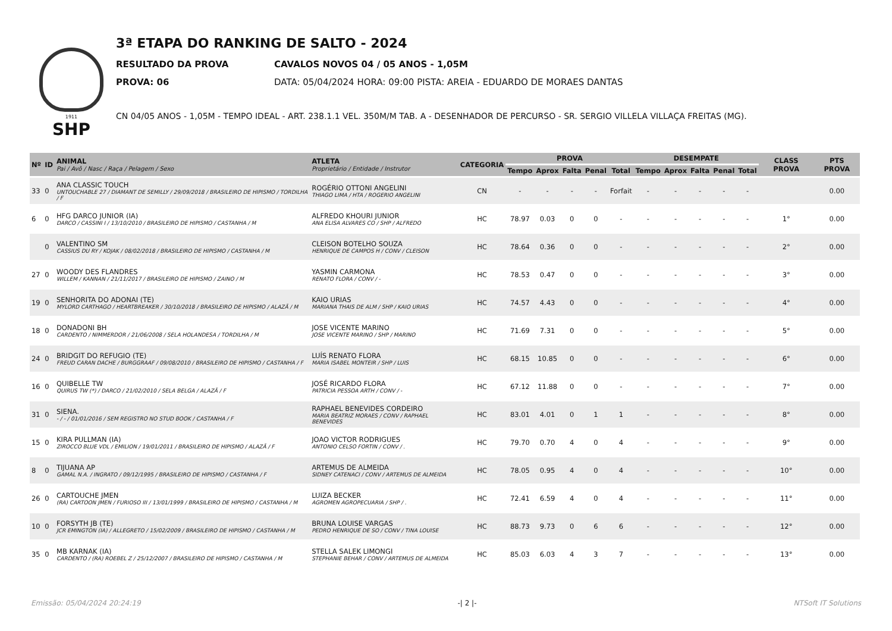1911
SHP
3ª ETAPA DO RANKING DE SALTO - 2024
RESULTADO DA PROVA CAVALOS NOVOS 04 / 05 ANOS - 1,05M
PROVA: 06 DATA: 05/04/2024 HORA: 09:00 PISTA: AREIA - EDUARDO DE MORAES DANTAS
CN 04/05 ANOS - 1,05M - TEMPO IDEAL - ART. 238.1.1 VEL. 350M/M TAB. A - DESENHADOR DE PERCURSO - SR. SERGIO VILLELA VILLAÇA FREITAS (MG).
| Nº | ID | ANIMAL Pai / Avô / Nasc / Raça / Pelagem / Sexo | ATLETA Proprietário / Entidade / Instrutor | CATEGORIA | PROVA | | | | | DESEMPATE | | | | | CLASS PROVA | PTS PROVA |
| --- | --- | --- | --- | --- | --- | --- | --- | --- | --- | --- | --- | --- | --- | --- | --- | --- |
| | | | | | Tempo | Aprox | Falta | Penal | Total | Tempo | Aprox | Falta | Penal | Total | | |
| 33 | 0 | ANA CLASSIC TOUCH UNTOUCHABLE 27 / DIAMANT DE SEMILLY / 29/09/2018 / BRASILEIRO DE HIPISMO / TORDILHA / F | ROGÉRIO OTTONI ANGELINI THIAGO LIMA / HTA / ROGERIO ANGELINI | CN | - | - | - | - | Forfait | - | - | - | - | - | | 0.00 |
| 6 | 0 | HFG DARCO JUNIOR (IA) DARCO / CASSINI I / 13/10/2010 / BRASILEIRO DE HIPISMO / CASTANHA / M | ALFREDO KHOURI JUNIOR ANA ELISA ALVARES CO / SHP / ALFREDO | HC | 78.97 | 0.03 | 0 | 0 | - | - | - | - | - | - | 1° | 0.00 |
| | 0 | VALENTINO SM CASSIUS DU RY / KOJAK / 08/02/2018 / BRASILEIRO DE HIPISMO / CASTANHA / M | CLEISON BOTELHO SOUZA HENRIQUE DE CAMPOS H / CONV / CLEISON | HC | 78.64 | 0.36 | 0 | 0 | - | - | - | - | - | - | 2° | 0.00 |
| 27 | 0 | WOODY DES FLANDRES WILLEM / KANNAN / 21/11/2017 / BRASILEIRO DE HIPISMO / ZAINO / M | YASMIN CARMONA RENATO FLORA / CONV / - | HC | 78.53 | 0.47 | 0 | 0 | - | - | - | - | - | - | 3° | 0.00 |
| 19 | 0 | SENHORITA DO ADONAI (TE) MYLORD CARTHAGO / HEARTBREAKER / 30/10/2018 / BRASILEIRO DE HIPISMO / ALAZÃ / M | KAIO URIAS MARIANA THAIS DE ALM / SHP / KAIO URIAS | HC | 74.57 | 4.43 | 0 | 0 | - | - | - | - | - | - | 4° | 0.00 |
| 18 | 0 | DONADONI BH CARDENTO / NIMMERDOR / 21/06/2008 / SELA HOLANDESA / TORDILHA / M | JOSE VICENTE MARINO JOSE VICENTE MARINO / SHP / MARINO | HC | 71.69 | 7.31 | 0 | 0 | - | - | - | - | - | - | 5° | 0.00 |
| 24 | 0 | BRIDGIT DO REFUGIO (TE) FREUD CARAN DACHE / BURGGRAAF / 09/08/2010 / BRASILEIRO DE HIPISMO / CASTANHA / F | LUÍS RENATO FLORA MARIA ISABEL MONTEIR / SHP / LUIS | HC | 68.15 | 10.85 | 0 | 0 | - | - | - | - | - | - | 6° | 0.00 |
| 16 | 0 | QUIBELLE TW QUIRUS TW (*) / DARCO / 21/02/2010 / SELA BELGA / ALAZÃ / F | JOSÉ RICARDO FLORA PATRICIA PESSOA ARTH / CONV / - | HC | 67.12 | 11.88 | 0 | 0 | - | - | - | - | - | - | 7° | 0.00 |
| 31 | 0 | SIENA. - / - / 01/01/2016 / SEM REGISTRO NO STUD BOOK / CASTANHA / F | RAPHAEL BENEVIDES CORDEIRO MARIA BEATRIZ MORAES / CONV / RAPHAEL BENEVIDES | HC | 83.01 | 4.01 | 0 | 1 | 1 | - | - | - | - | - | 8° | 0.00 |
| 15 | 0 | KIRA PULLMAN (IA) ZIROCCO BLUE VDL / EMILION / 19/01/2011 / BRASILEIRO DE HIPISMO / ALAZÃ / F | JOAO VICTOR RODRIGUES ANTONIO CELSO FORTIN / CONV / . | HC | 79.70 | 0.70 | 4 | 0 | 4 | - | - | - | - | - | 9° | 0.00 |
| 8 | 0 | TIJUANA AP GAMAL N.A. / INGRATO / 09/12/1995 / BRASILEIRO DE HIPISMO / CASTANHA / F | ARTEMUS DE ALMEIDA SIDNEY CATENACI / CONV / ARTEMUS DE ALMEIDA | HC | 78.05 | 0.95 | 4 | 0 | 4 | - | - | - | - | - | 10° | 0.00 |
| 26 | 0 | CARTOUCHE JMEN (RA) CARTOON JMEN / FURIOSO III / 13/01/1999 / BRASILEIRO DE HIPISMO / CASTANHA / M | LUIZA BECKER AGROMEN AGROPECUARIA / SHP / . | HC | 72.41 | 6.59 | 4 | 0 | 4 | - | - | - | - | - | 11° | 0.00 |
| 10 | 0 | FORSYTH JB (TE) JCR EMINGTON (IA) / ALLEGRETO / 15/02/2009 / BRASILEIRO DE HIPISMO / CASTANHA / M | BRUNA LOUISE VARGAS PEDRO HENRIQUE DE SO / CONV / TINA LOUISE | HC | 88.73 | 9.73 | 0 | 6 | 6 | - | - | - | - | - | 12° | 0.00 |
| 35 | 0 | MB KARNAK (IA) CARDENTO / (RA) ROEBEL Z / 25/12/2007 / BRASILEIRO DE HIPISMO / CASTANHA / M | STELLA SALEK LIMONGI STEPHANIE BEHAR / CONV / ARTEMUS DE ALMEIDA | HC | 85.03 | 6.03 | 4 | 3 | 7 | - | - | - | - | - | 13° | 0.00 |
Emissão: 05/04/2024 20:24:19 -| 2 |- NTSoft IT Solutions